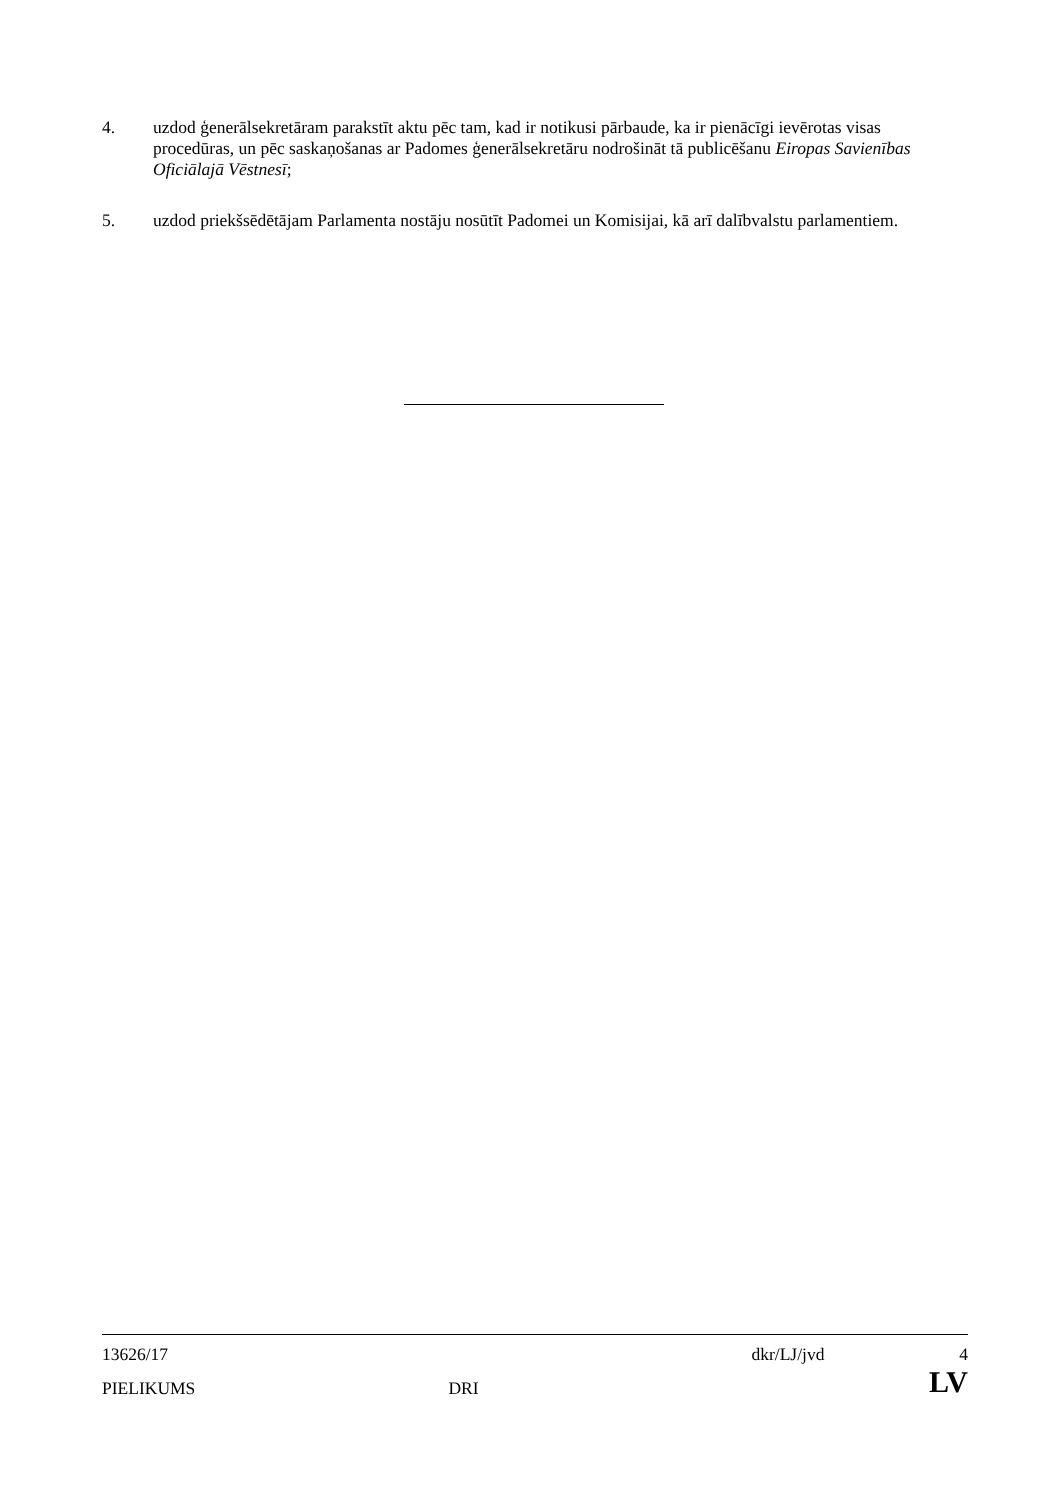4. uzdod ģenerālsekretāram parakstīt aktu pēc tam, kad ir notikusi pārbaude, ka ir pienācīgi ievērotas visas procedūras, un pēc saskaņošanas ar Padomes ģenerālsekretāru nodrošināt tā publicēšanu Eiropas Savienības Oficiālajā Vēstnesī;
5. uzdod priekšsēdētājam Parlamenta nostāju nosūtīt Padomei un Komisijai, kā arī dalībvalstu parlamentiem.
| 13626/17 | | dkr/LJ/jvd | 4 |
| PIELIKUMS | DRI | | LV |